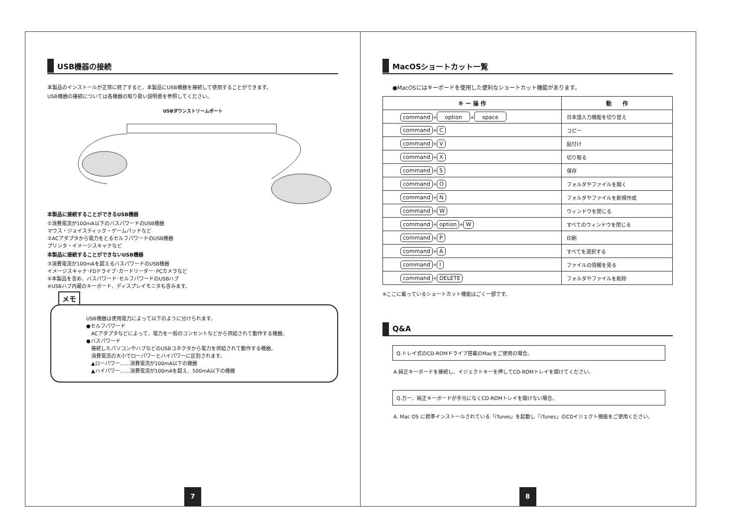USB機器の接続
本製品のインストールが正常に終了すると、本製品にUSB機器を接続して使用することができます。
USB機器の接続については各機器の取り扱い説明書を参照してください。
USBダウンストリームポート
本製品に接続することができるUSB機器
①消費電流が100mA以下のバスパワードのUSB機器
マウス・ジョイスティック・ゲームパッドなど
②ACアダプタから電力をとるセルフパワードのUSB機器
プリンタ・イメージスキャナなど
本製品に接続することができないUSB機器
③消費電流が100mAを超えるバスパワードのUSB機器
イメージスキャナ･FDドライブ･カードリーダー･PCカメラなど
④本製品を含め、バスパワード･セルフパワードのUSBハブ
※USBハブ内蔵のキーボード、ディスプレイモニタも含みます。
メモ
USB機器は使用電力によって以下のように分けられます。
●セルフパワード
　ACアダプタなどによって、電力を一般のコンセントなどから供給されて動作する機器。
●バスパワード
　接続したパソコンやハブなどのUSBコネクタから電力を供給されて動作する機器。
　消費電流の大小でローパワーとハイパワーに区別されます。
　▲ローパワー……消費電流が100mA以下の機器
　▲ハイパワー……消費電流が100mAを超え、500mA以下の機器
7
MacOSショートカット一覧
●MacOSにはキーボードを使用した便利なショートカット機能があります。
| キ ー 操 作 | 動 作 |
| --- | --- |
| command + option + space | 日本語入力機能を切り替え |
| command + C | コピー |
| command + V | 貼付け |
| command + X | 切り取る |
| command + S | 保存 |
| command + O | フォルダやファイルを開く |
| command + N | フォルダやファイルを新規作成 |
| command + W | ウィンドウを閉じる |
| command + option + W | すべてのウィンドウを閉じる |
| command + P | 印刷 |
| command + A | すべてを選択する |
| command + I | ファイルの情報を見る |
| command + DELETE | フォルダやファイルを削除 |
※ここに載っているショートカット機能はごく一部です。
Q&A
Q.トレイ式のCD-ROMドライブ搭載のMacをご使用の場合。
A.純正キーボードを接続し、イジェクトキーを押してCD-ROMトレイを開けてください。
Q.万一、純正キーボードが手元になくCD-ROMトレイを開けない場合。
A. Mac OS に標準インストールされている「iTunes」を起動し「iTunes」のCDイジェクト機能をご使用ください。
8